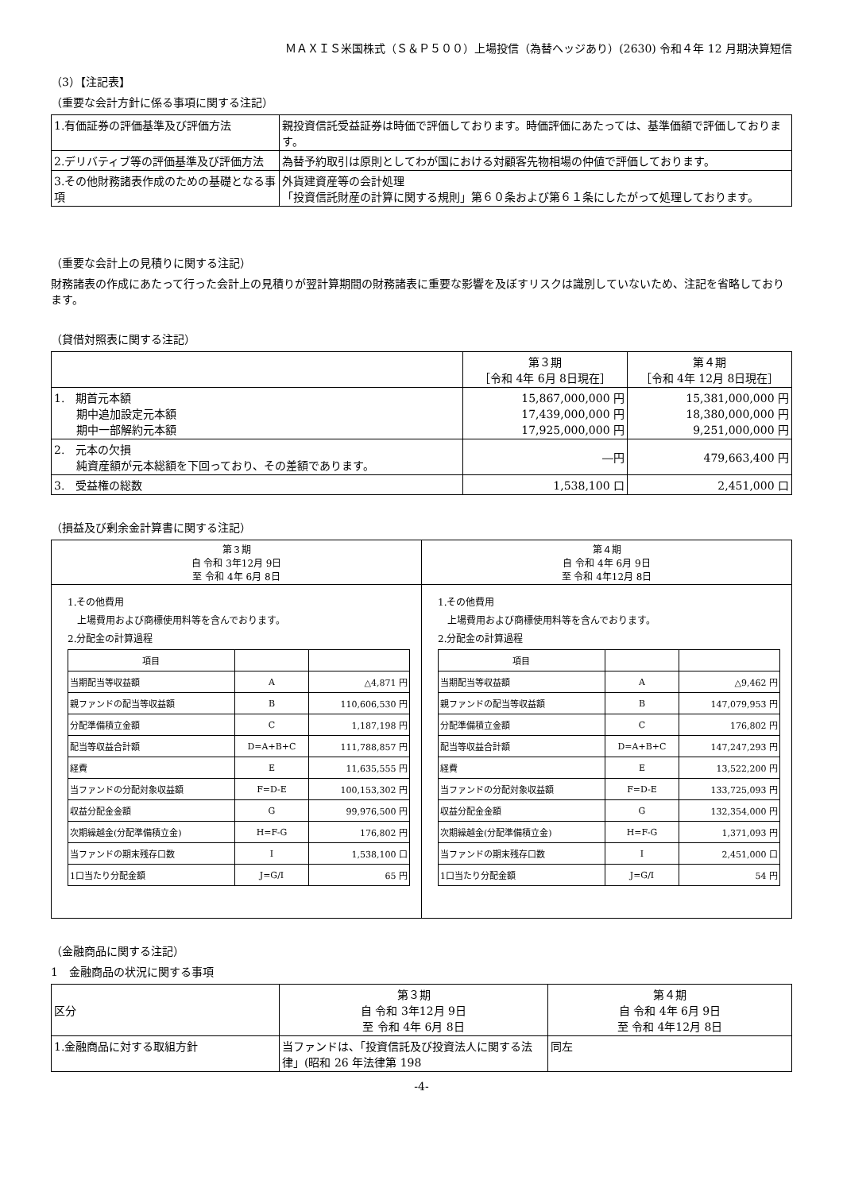ＭＡＸＩＳ米国株式（Ｓ＆Ｐ５００）上場投信（為替ヘッジあり）(2630) 令和４年 12 月期決算短信
（3）【注記表】
（重要な会計方針に係る事項に関する注記）
| 1.有価証券の評価基準及び評価方法 | 親投資信託受益証券は時価で評価しております。時価評価にあたっては、基準価額で評価しております。 |
| 2.デリバティブ等の評価基準及び評価方法 | 為替予約取引は原則としてわが国における対顧客先物相場の仲値で評価しております。 |
| 3.その他財務諸表作成のための基礎となる事項 | 外貨建資産等の会計処理 「投資信託財産の計算に関する規則」第６０条および第６１条にしたがって処理しております。 |
（重要な会計上の見積りに関する注記）
財務諸表の作成にあたって行った会計上の見積りが翌計算期間の財務諸表に重要な影響を及ぼすリスクは識別していないため、注記を省略しております。
（貸借対照表に関する注記）
| | 第３期 ［令和 4年 6月 8日現在］ | 第４期 ［令和 4年 12月 8日現在］ |
| 1. 期首元本額 期中追加設定元本額 期中一部解約元本額 | 15,867,000,000 円 17,439,000,000 円 17,925,000,000 円 | 15,381,000,000 円 18,380,000,000 円 9,251,000,000 円 |
| 2. 元本の欠損 純資産額が元本総額を下回っており、その差額であります。 | ―円 | 479,663,400 円 |
| 3. 受益権の総数 | 1,538,100 口 | 2,451,000 口 |
（損益及び剰余金計算書に関する注記）
| 第３期 自 令和 3年12月 9日 至 令和 4年 6月 8日 | 第４期 自 令和 4年 6月 9日 至 令和 4年12月 8日 |
| 1.その他費用 上場費用および商標使用料等を含んでおります。 2.分配金の計算過程 / 項目 / / / / 当期配当等収益額 / A / △4,871 円 / / 親ファンドの配当等収益額 / B / 110,606,530 円 / / 分配準備積立金額 / C / 1,187,198 円 / / 配当等収益合計額 / D=A+B+C / 111,788,857 円 / / 経費 / E / 11,635,555 円 / / 当ファンドの分配対象収益額 / F=D-E / 100,153,302 円 / / 収益分配金金額 / G / 99,976,500 円 / / 次期繰越金(分配準備積立金) / H=F-G / 176,802 円 / / 当ファンドの期末残存口数 / I / 1,538,100 口 / / 1口当たり分配金額 / J=G/I / 65 円 / | 1.その他費用 上場費用および商標使用料等を含んでおります。 2.分配金の計算過程 / 項目 / / / / 当期配当等収益額 / A / △9,462 円 / / 親ファンドの配当等収益額 / B / 147,079,953 円 / / 分配準備積立金額 / C / 176,802 円 / / 配当等収益合計額 / D=A+B+C / 147,247,293 円 / / 経費 / E / 13,522,200 円 / / 当ファンドの分配対象収益額 / F=D-E / 133,725,093 円 / / 収益分配金金額 / G / 132,354,000 円 / / 次期繰越金(分配準備積立金) / H=F-G / 1,371,093 円 / / 当ファンドの期末残存口数 / I / 2,451,000 口 / / 1口当たり分配金額 / J=G/I / 54 円 / |
（金融商品に関する注記）
1　金融商品の状況に関する事項
| 区分 | 第３期 自 令和 3年12月 9日 至 令和 4年 6月 8日 | 第４期 自 令和 4年 6月 9日 至 令和 4年12月 8日 |
| 1.金融商品に対する取組方針 | 当ファンドは、「投資信託及び投資法人に関する法律」(昭和 26 年法律第 198 | 同左 |
-4-